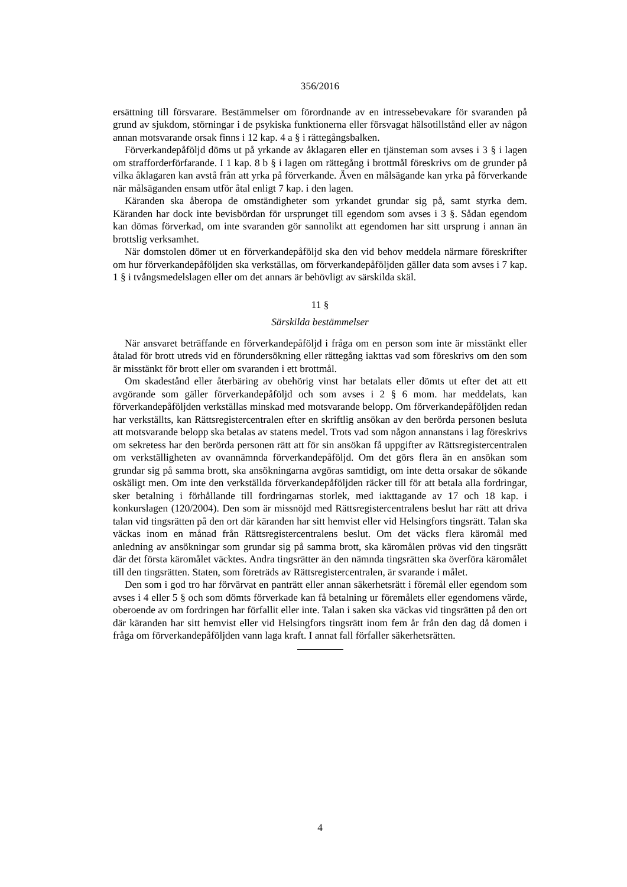356/2016
ersättning till försvarare. Bestämmelser om förordnande av en intressebevakare för svaranden på grund av sjukdom, störningar i de psykiska funktionerna eller försvagat hälsotillstånd eller av någon annan motsvarande orsak finns i 12 kap. 4 a § i rättegångsbalken.
Förverkandepåföljd döms ut på yrkande av åklagaren eller en tjänsteman som avses i 3 § i lagen om strafforderförfarande. I 1 kap. 8 b § i lagen om rättegång i brottmål föreskrivs om de grunder på vilka åklagaren kan avstå från att yrka på förverkande. Även en målsägande kan yrka på förverkande när målsäganden ensam utför åtal enligt 7 kap. i den lagen.
Käranden ska åberopa de omständigheter som yrkandet grundar sig på, samt styrka dem. Käranden har dock inte bevisbördan för ursprunget till egendom som avses i 3 §. Sådan egendom kan dömas förverkad, om inte svaranden gör sannolikt att egendomen har sitt ursprung i annan än brottslig verksamhet.
När domstolen dömer ut en förverkandepåföljd ska den vid behov meddela närmare föreskrifter om hur förverkandepåföljden ska verkställas, om förverkandepåföljden gäller data som avses i 7 kap. 1 § i tvångsmedelslagen eller om det annars är behövligt av särskilda skäl.
11 §
Särskilda bestämmelser
När ansvaret beträffande en förverkandepåföljd i fråga om en person som inte är misstänkt eller åtalad för brott utreds vid en förundersökning eller rättegång iakttas vad som föreskrivs om den som är misstänkt för brott eller om svaranden i ett brottmål.
Om skadestånd eller återbäring av obehörig vinst har betalats eller dömts ut efter det att ett avgörande som gäller förverkandepåföljd och som avses i 2 § 6 mom. har meddelats, kan förverkandepåföljden verkställas minskad med motsvarande belopp. Om förverkandepåföljden redan har verkställts, kan Rättsregistercentralen efter en skriftlig ansökan av den berörda personen besluta att motsvarande belopp ska betalas av statens medel. Trots vad som någon annanstans i lag föreskrivs om sekretess har den berörda personen rätt att för sin ansökan få uppgifter av Rättsregistercentralen om verkställigheten av ovannämnda förverkandepåföljd. Om det görs flera än en ansökan som grundar sig på samma brott, ska ansökningarna avgöras samtidigt, om inte detta orsakar de sökande oskäligt men. Om inte den verkställda förverkandepåföljden räcker till för att betala alla fordringar, sker betalning i förhållande till fordringarnas storlek, med iakttagande av 17 och 18 kap. i konkurslagen (120/2004). Den som är missnöjd med Rättsregistercentralens beslut har rätt att driva talan vid tingsrätten på den ort där käranden har sitt hemvist eller vid Helsingfors tingsrätt. Talan ska väckas inom en månad från Rättsregistercentralens beslut. Om det väcks flera käromål med anledning av ansökningar som grundar sig på samma brott, ska käromålen prövas vid den tingsrätt där det första käromålet väcktes. Andra tingsrätter än den nämnda tingsrätten ska överföra käromålet till den tingsrätten. Staten, som företräds av Rättsregistercentralen, är svarande i målet.
Den som i god tro har förvärvat en panträtt eller annan säkerhetsrätt i föremål eller egendom som avses i 4 eller 5 § och som dömts förverkade kan få betalning ur föremålets eller egendomens värde, oberoende av om fordringen har förfallit eller inte. Talan i saken ska väckas vid tingsrätten på den ort där käranden har sitt hemvist eller vid Helsingfors tingsrätt inom fem år från den dag då domen i fråga om förverkandepåföljden vann laga kraft. I annat fall förfaller säkerhetsrätten.
4